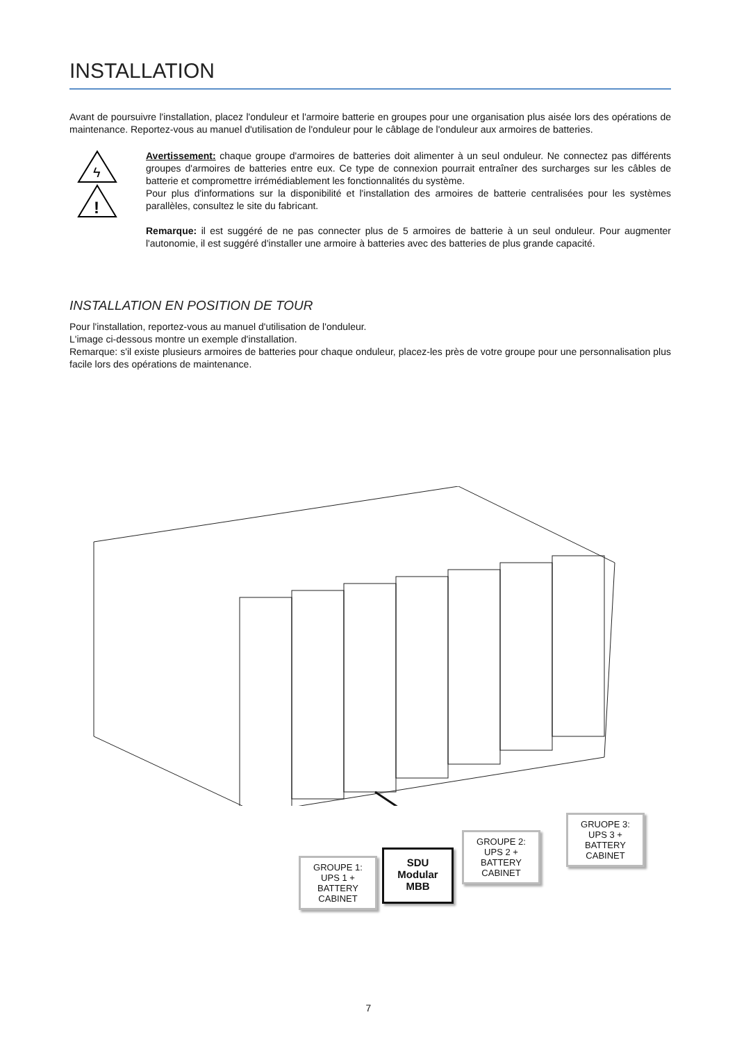INSTALLATION
Avant de poursuivre l'installation, placez l'onduleur et l'armoire batterie en groupes pour une organisation plus aisée lors des opérations de maintenance. Reportez-vous au manuel d'utilisation de l'onduleur pour le câblage de l'onduleur aux armoires de batteries.
ϟ
!
Avertissement: chaque groupe d'armoires de batteries doit alimenter à un seul onduleur. Ne connectez pas différents groupes d'armoires de batteries entre eux. Ce type de connexion pourrait entraîner des surcharges sur les câbles de batterie et compromettre irrémédiablement les fonctionnalités du système.
Pour plus d'informations sur la disponibilité et l'installation des armoires de batterie centralisées pour les systèmes parallèles, consultez le site du fabricant.
Remarque: il est suggéré de ne pas connecter plus de 5 armoires de batterie à un seul onduleur. Pour augmenter l'autonomie, il est suggéré d'installer une armoire à batteries avec des batteries de plus grande capacité.
INSTALLATION EN POSITION DE TOUR
Pour l'installation, reportez-vous au manuel d'utilisation de l'onduleur.
L'image ci-dessous montre un exemple d'installation.
Remarque: s'il existe plusieurs armoires de batteries pour chaque onduleur, placez-les près de votre groupe pour une personnalisation plus facile lors des opérations de maintenance.
GROUPE 1:
UPS 1 +
BATTERY
CABINET
SDU
Modular
MBB
GROUPE 2:
UPS 2 +
BATTERY
CABINET
GRUOPE 3:
UPS 3 +
BATTERY
CABINET
7